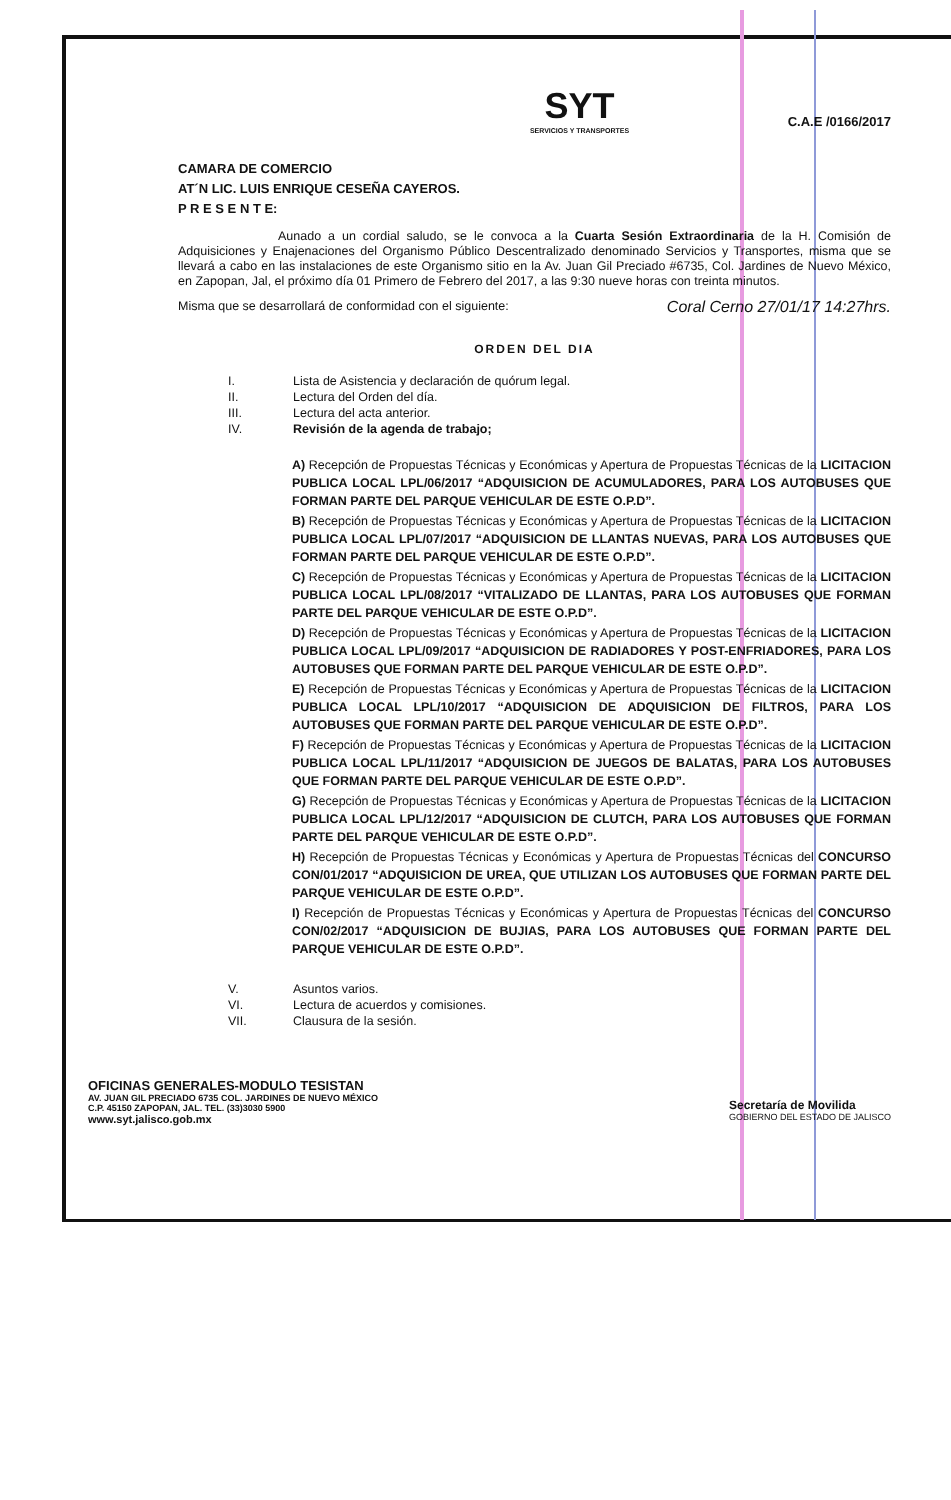SYT
SERVICIOS Y TRANSPORTES
C.A.E /0166/2017
CAMARA DE COMERCIO
AT´N LIC. LUIS ENRIQUE CESEÑA CAYEROS.
P R E S E N T E:
Aunado a un cordial saludo, se le convoca a la Cuarta Sesión Extraordinaria de la H. Comisión de Adquisiciones y Enajenaciones del Organismo Público Descentralizado denominado Servicios y Transportes, misma que se llevará a cabo en las instalaciones de este Organismo sitio en la Av. Juan Gil Preciado #6735, Col. Jardines de Nuevo México, en Zapopan, Jal, el próximo día 01 Primero de Febrero del 2017, a las 9:30 nueve horas con treinta minutos.
Misma que se desarrollará de conformidad con el siguiente: Coral Cerno 27/01/17 14:27hrs.
ORDEN DEL DIA
I. Lista de Asistencia y declaración de quórum legal.
II. Lectura del Orden del día.
III. Lectura del acta anterior.
IV. Revisión de la agenda de trabajo;
A) Recepción de Propuestas Técnicas y Económicas y Apertura de Propuestas Técnicas de la LICITACION PUBLICA LOCAL LPL/06/2017 “ADQUISICION DE ACUMULADORES, PARA LOS AUTOBUSES QUE FORMAN PARTE DEL PARQUE VEHICULAR DE ESTE O.P.D”.
B) Recepción de Propuestas Técnicas y Económicas y Apertura de Propuestas Técnicas de la LICITACION PUBLICA LOCAL LPL/07/2017 “ADQUISICION DE LLANTAS NUEVAS, PARA LOS AUTOBUSES QUE FORMAN PARTE DEL PARQUE VEHICULAR DE ESTE O.P.D”.
C) Recepción de Propuestas Técnicas y Económicas y Apertura de Propuestas Técnicas de la LICITACION PUBLICA LOCAL LPL/08/2017 “VITALIZADO DE LLANTAS, PARA LOS AUTOBUSES QUE FORMAN PARTE DEL PARQUE VEHICULAR DE ESTE O.P.D”.
D) Recepción de Propuestas Técnicas y Económicas y Apertura de Propuestas Técnicas de la LICITACION PUBLICA LOCAL LPL/09/2017 “ADQUISICION DE RADIADORES Y POST-ENFRIADORES, PARA LOS AUTOBUSES QUE FORMAN PARTE DEL PARQUE VEHICULAR DE ESTE O.P.D”.
E) Recepción de Propuestas Técnicas y Económicas y Apertura de Propuestas Técnicas de la LICITACION PUBLICA LOCAL LPL/10/2017 “ADQUISICION DE ADQUISICION DE FILTROS, PARA LOS AUTOBUSES QUE FORMAN PARTE DEL PARQUE VEHICULAR DE ESTE O.P.D”.
F) Recepción de Propuestas Técnicas y Económicas y Apertura de Propuestas Técnicas de la LICITACION PUBLICA LOCAL LPL/11/2017 “ADQUISICION DE JUEGOS DE BALATAS, PARA LOS AUTOBUSES QUE FORMAN PARTE DEL PARQUE VEHICULAR DE ESTE O.P.D”.
G) Recepción de Propuestas Técnicas y Económicas y Apertura de Propuestas Técnicas de la LICITACION PUBLICA LOCAL LPL/12/2017 “ADQUISICION DE CLUTCH, PARA LOS AUTOBUSES QUE FORMAN PARTE DEL PARQUE VEHICULAR DE ESTE O.P.D”.
H) Recepción de Propuestas Técnicas y Económicas y Apertura de Propuestas Técnicas del CONCURSO CON/01/2017 “ADQUISICION DE UREA, QUE UTILIZAN LOS AUTOBUSES QUE FORMAN PARTE DEL PARQUE VEHICULAR DE ESTE O.P.D”.
I) Recepción de Propuestas Técnicas y Económicas y Apertura de Propuestas Técnicas del CONCURSO CON/02/2017 “ADQUISICION DE BUJIAS, PARA LOS AUTOBUSES QUE FORMAN PARTE DEL PARQUE VEHICULAR DE ESTE O.P.D”.
V. Asuntos varios.
VI. Lectura de acuerdos y comisiones.
VII. Clausura de la sesión.
OFICINAS GENERALES-MODULO TESISTAN
AV. JUAN GIL PRECIADO 6735 COL. JARDINES DE NUEVO MÉXICO
C.P. 45150 ZAPOPAN, JAL. TEL. (33)3030 5900
www.syt.jalisco.gob.mx
Secretaría de Movilida
GOBIERNO DEL ESTADO DE JALISCO